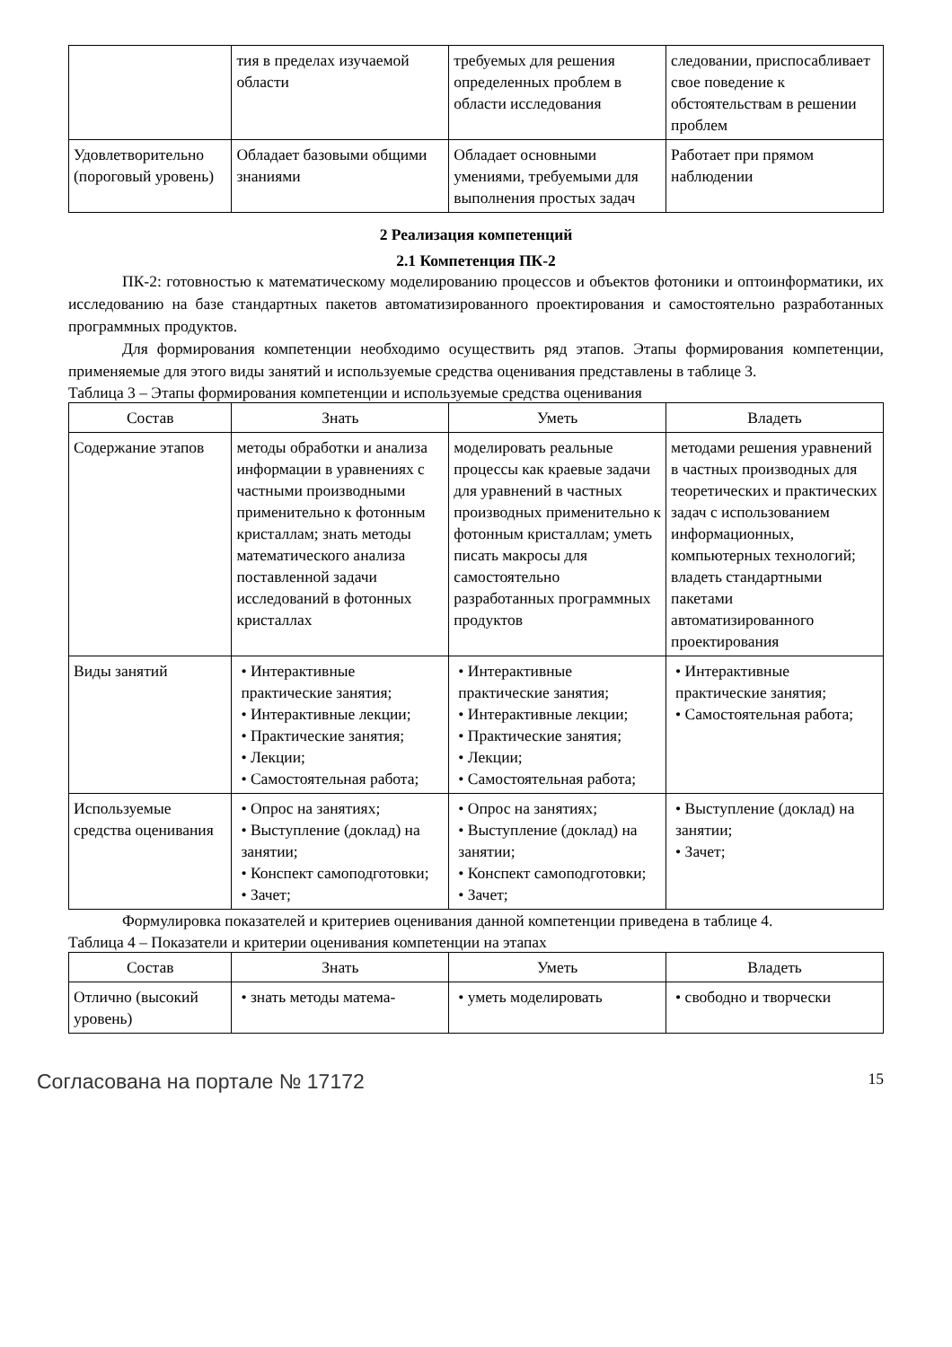| | тия в пределах изучаемой области | требуемых для решения определенных проблем в области исследования | следовании, приспосабливает свое поведение к обстоятельствам в решении проблем |
| Удовлетворительно (пороговый уровень) | Обладает базовыми общими знаниями | Обладает основными умениями, требуемыми для выполнения простых задач | Работает при прямом наблюдении |
2 Реализация компетенций
2.1 Компетенция ПК-2
ПК-2: готовностью к математическому моделированию процессов и объектов фотоники и оптоинформатики, их исследованию на базе стандартных пакетов автоматизированного проектирования и самостоятельно разработанных программных продуктов.
Для формирования компетенции необходимо осуществить ряд этапов. Этапы формирования компетенции, применяемые для этого виды занятий и используемые средства оценивания представлены в таблице 3.
Таблица 3 – Этапы формирования компетенции и используемые средства оценивания
| Состав | Знать | Уметь | Владеть |
| --- | --- | --- | --- |
| Содержание этапов | методы обработки и анализа информации в уравнениях с частными производными применительно к фотонным кристаллам; знать методы математического анализа поставленной задачи исследований в фотонных кристаллах | моделировать реальные процессы как краевые задачи для уравнений в частных производных применительно к фотонным кристаллам; уметь писать макросы для самостоятельно разработанных программных продуктов | методами решения уравнений в частных производных для теоретических и практических задач с использованием информационных, компьютерных технологий; владеть стандартными пакетами автоматизированного проектирования |
| Виды занятий | • Интерактивные практические занятия; • Интерактивные лекции; • Практические занятия; • Лекции; • Самостоятельная работа; | • Интерактивные практические занятия; • Интерактивные лекции; • Практические занятия; • Лекции; • Самостоятельная работа; | • Интерактивные практические занятия; • Самостоятельная работа; |
| Используемые средства оценивания | • Опрос на занятиях; • Выступление (доклад) на занятии; • Конспект самоподготовки; • Зачет; | • Опрос на занятиях; • Выступление (доклад) на занятии; • Конспект самоподготовки; • Зачет; | • Выступление (доклад) на занятии; • Зачет; |
Формулировка показателей и критериев оценивания данной компетенции приведена в таблице 4.
Таблица 4 – Показатели и критерии оценивания компетенции на этапах
| Состав | Знать | Уметь | Владеть |
| --- | --- | --- | --- |
| Отлично (высокий уровень) | • знать методы матема- | • уметь моделировать | • свободно и творчески |
Согласована на портале № 17172 15